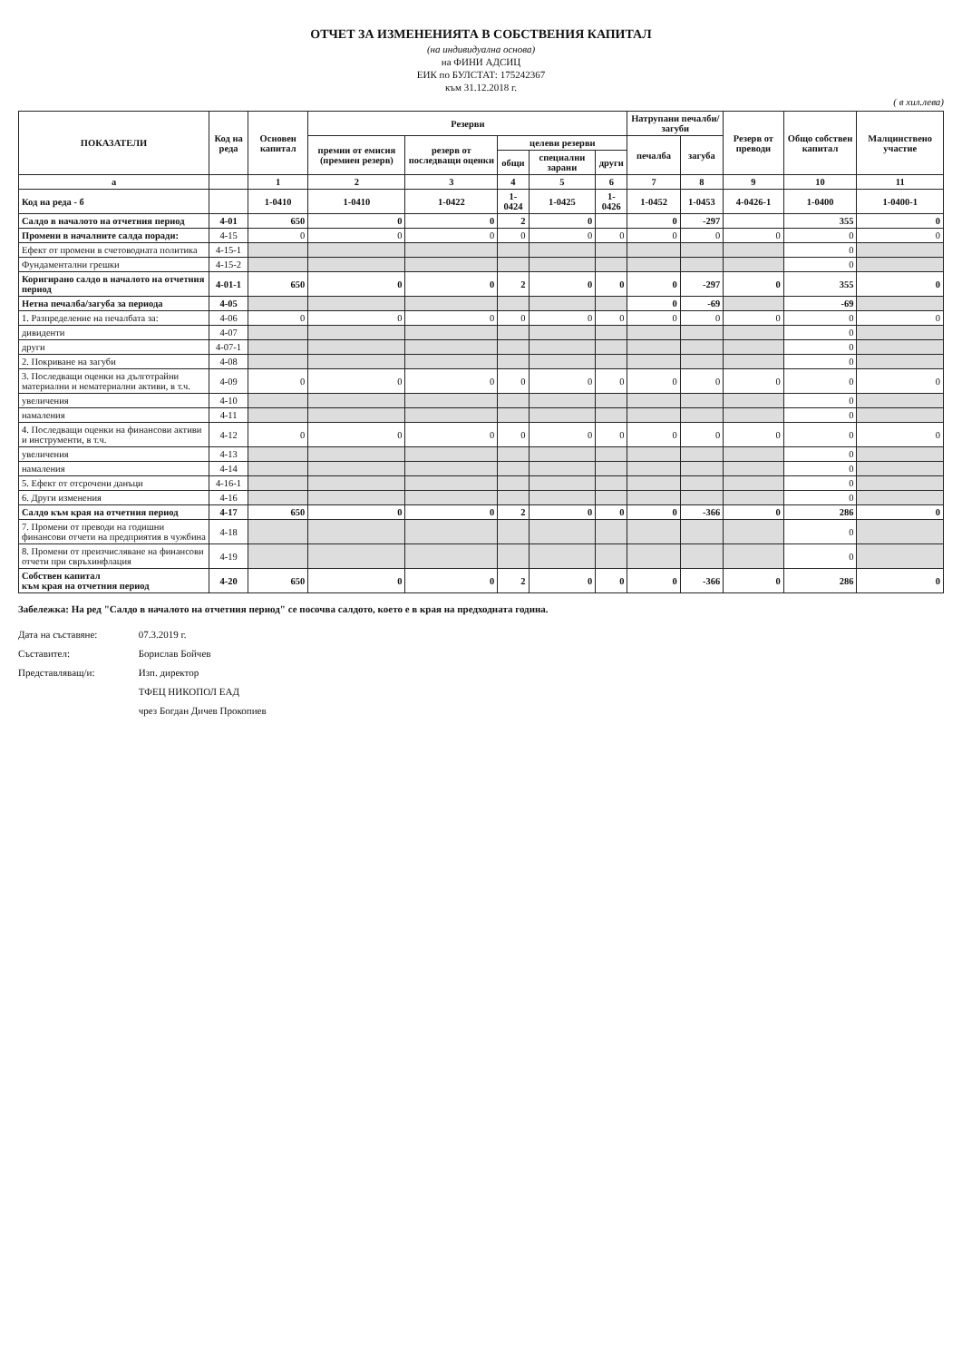ОТЧЕТ ЗА ИЗМЕНЕНИЯТА В СОБСТВЕНИЯ КАПИТАЛ
(на индивидуална основа)
на ФИНИ АДСИЦ
ЕИК по БУЛСТАТ: 175242367
към 31.12.2018 г.
( в хил.лева)
| ПОКАЗАТЕЛИ | Код на реда | Основен капитал | Резерви | | | | | Натрупани печалби/загуби | | Резерв от преводи | Общо собствен капитал | Малцинствено участие |
| --- | --- | --- | --- | --- | --- | --- | --- | --- | --- | --- | --- | --- |
| | | | премии от емисия (премиен резерв) | резерв от последващи оценки | целеви резерви | | | печалба | загуба | | | |
| | | | | | общи | специални зарани | други | | | | | |
| а | | 1 | 2 | 3 | 4 | 5 | 6 | 7 | 8 | 9 | 10 | 11 |
| Код на реда - б | | 1-0410 | 1-0410 | 1-0422 | 1-0424 | 1-0425 | 1-0426 | 1-0452 | 1-0453 | 4-0426-1 | 1-0400 | 1-0400-1 |
| Салдо в началото на отчетния период | 4-01 | 650 | 0 | 0 | 2 | 0 | | 0 | -297 | | 355 | 0 |
| Промени в началните салда поради: | 4-15 | 0 | 0 | 0 | 0 | 0 | 0 | 0 | 0 | 0 | 0 | 0 |
| Ефект от промени в счетоводната политика | 4-15-1 | | | | | | | | | | 0 | |
| Фундаментални грешки | 4-15-2 | | | | | | | | | | 0 | |
| Коригирано салдо в началото на отчетния период | 4-01-1 | 650 | 0 | 0 | 2 | 0 | 0 | 0 | -297 | 0 | 355 | 0 |
| Нетна печалба/загуба за периода | 4-05 | | | | | | | 0 | -69 | | -69 | |
| 1. Разпределение на печалбата за: | 4-06 | 0 | 0 | 0 | 0 | 0 | 0 | 0 | 0 | 0 | 0 | 0 |
| дивиденти | 4-07 | | | | | | | | | | 0 | |
| други | 4-07-1 | | | | | | | | | | 0 | |
| 2. Покриване на загуби | 4-08 | | | | | | | | | | 0 | |
| 3. Последващи оценки на дълготрайни материални и нематериални активи, в т.ч. | 4-09 | 0 | 0 | 0 | 0 | 0 | 0 | 0 | 0 | 0 | 0 | 0 |
| увеличения | 4-10 | | | | | | | | | | 0 | |
| намаления | 4-11 | | | | | | | | | | 0 | |
| 4. Последващи оценки на финансови активи и инструменти, в т.ч. | 4-12 | 0 | 0 | 0 | 0 | 0 | 0 | 0 | 0 | 0 | 0 | 0 |
| увеличения | 4-13 | | | | | | | | | | 0 | |
| намаления | 4-14 | | | | | | | | | | 0 | |
| 5. Ефект от отсрочени данъци | 4-16-1 | | | | | | | | | | 0 | |
| 6. Други изменения | 4-16 | | | | | | | | | | 0 | |
| Салдо към края на отчетния период | 4-17 | 650 | 0 | 0 | 2 | 0 | 0 | 0 | -366 | 0 | 286 | 0 |
| 7. Промени от преводи на годишни финансови отчети на предприятия в чужбина | 4-18 | | | | | | | | | | 0 | |
| 8. Промени от преизчисляване на финансови отчети при свръхинфлация | 4-19 | | | | | | | | | | 0 | |
| Собствен капитал към края на отчетния период | 4-20 | 650 | 0 | 0 | 2 | 0 | 0 | 0 | -366 | 0 | 286 | 0 |
Забележка: На ред "Салдо в началото на отчетния период" се посочва салдото, което е в края на предходната година.
Дата на съставяне: 07.3.2019 г.
Съставител: Борислав Бойчев
Представляващ/и: Изп. директор
ТФЕЦ НИКОПОЛ ЕАД
чрез Богдан Дичев Прокопиев